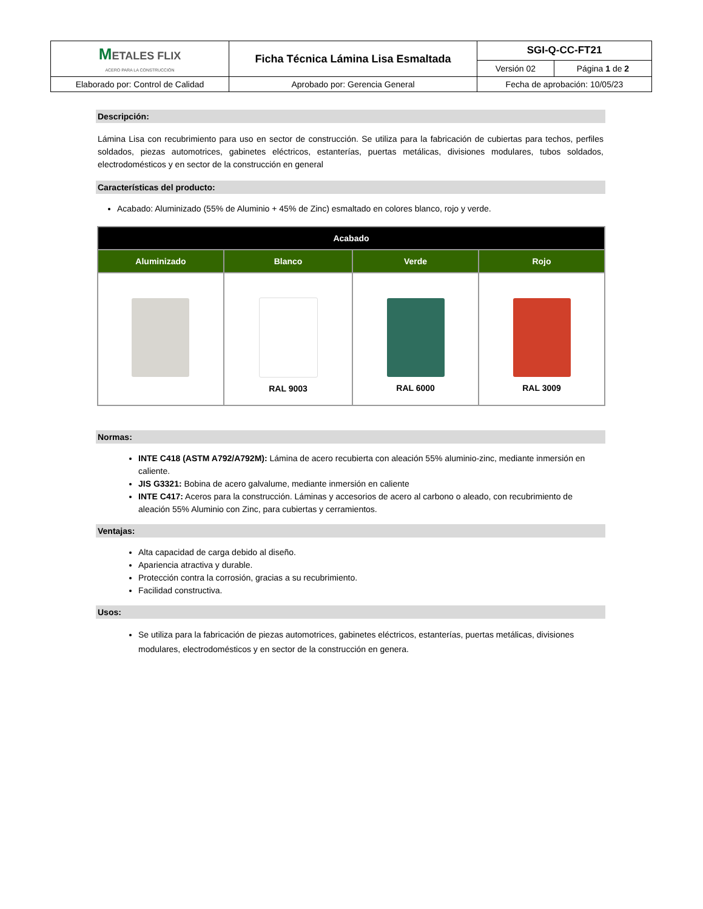| M ETALES FLIX ACERO PARA LA CONSTRUCCIÓN | Ficha Técnica Lámina Lisa Esmaltada | SGI-Q-CC-FT21 | |
| | | Versión 02 | Página 1 de 2 |
| Elaborado por: Control de Calidad | Aprobado por: Gerencia General | Fecha de aprobación: 10/05/23 | |
Descripción:
Lámina Lisa con recubrimiento para uso en sector de construcción. Se utiliza para la fabricación de cubiertas para techos, perfiles soldados, piezas automotrices, gabinetes eléctricos, estanterías, puertas metálicas, divisiones modulares, tubos soldados, electrodomésticos y en sector de la construcción en general
Características del producto:
Acabado: Aluminizado (55% de Aluminio + 45% de Zinc) esmaltado en colores blanco, rojo y verde.
| Acabado | | | |
| --- | --- | --- | --- |
| Aluminizado | Blanco | Verde | Rojo |
| | RAL 9003 | RAL 6000 | RAL 3009 |
Normas:
INTE C418 (ASTM A792/A792M): Lámina de acero recubierta con aleación 55% aluminio-zinc, mediante inmersión en caliente.
JIS G3321: Bobina de acero galvalume, mediante inmersión en caliente
INTE C417: Aceros para la construcción. Láminas y accesorios de acero al carbono o aleado, con recubrimiento de aleación 55% Aluminio con Zinc, para cubiertas y cerramientos.
Ventajas:
Alta capacidad de carga debido al diseño.
Apariencia atractiva y durable.
Protección contra la corrosión, gracias a su recubrimiento.
Facilidad constructiva.
Usos:
Se utiliza para la fabricación de piezas automotrices, gabinetes eléctricos, estanterías, puertas metálicas, divisiones modulares, electrodomésticos y en sector de la construcción en genera.